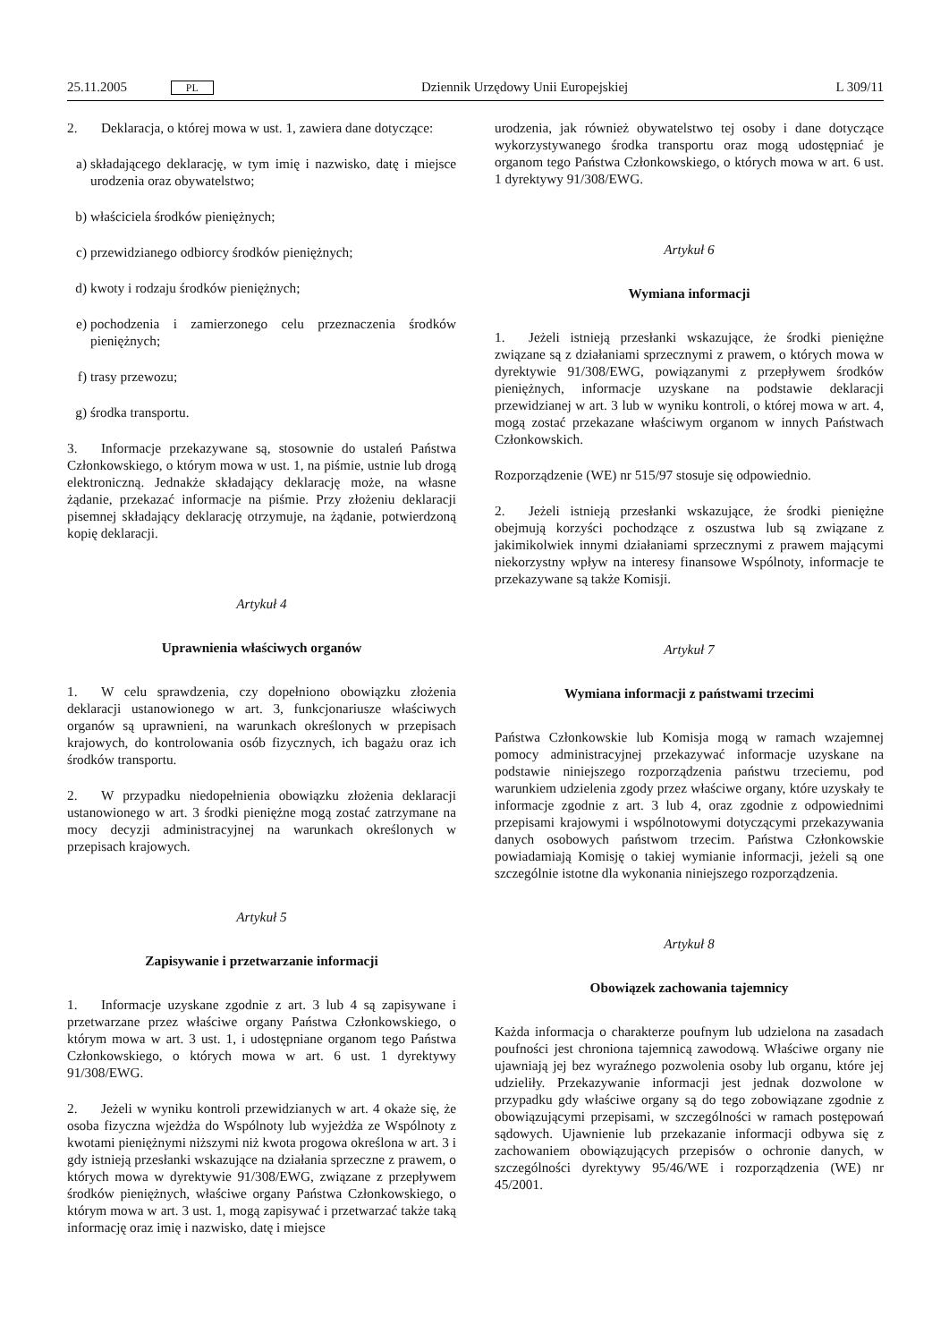25.11.2005 PL Dziennik Urzędowy Unii Europejskiej L 309/11
2. Deklaracja, o której mowa w ust. 1, zawiera dane dotyczące:
a) składającego deklarację, w tym imię i nazwisko, datę i miejsce urodzenia oraz obywatelstwo;
b) właściciela środków pieniężnych;
c) przewidzianego odbiorcy środków pieniężnych;
d) kwoty i rodzaju środków pieniężnych;
e) pochodzenia i zamierzonego celu przeznaczenia środków pieniężnych;
f) trasy przewozu;
g) środka transportu.
3. Informacje przekazywane są, stosownie do ustaleń Państwa Członkowskiego, o którym mowa w ust. 1, na piśmie, ustnie lub drogą elektroniczną. Jednakże składający deklarację może, na własne żądanie, przekazać informacje na piśmie. Przy złożeniu deklaracji pisemnej składający deklarację otrzymuje, na żądanie, potwierdzoną kopię deklaracji.
Artykuł 4
Uprawnienia właściwych organów
1. W celu sprawdzenia, czy dopełniono obowiązku złożenia deklaracji ustanowionego w art. 3, funkcjonariusze właściwych organów są uprawnieni, na warunkach określonych w przepisach krajowych, do kontrolowania osób fizycznych, ich bagażu oraz ich środków transportu.
2. W przypadku niedopełnienia obowiązku złożenia deklaracji ustanowionego w art. 3 środki pieniężne mogą zostać zatrzymane na mocy decyzji administracyjnej na warunkach określonych w przepisach krajowych.
Artykuł 5
Zapisywanie i przetwarzanie informacji
1. Informacje uzyskane zgodnie z art. 3 lub 4 są zapisywane i przetwarzane przez właściwe organy Państwa Członkowskiego, o którym mowa w art. 3 ust. 1, i udostępniane organom tego Państwa Członkowskiego, o których mowa w art. 6 ust. 1 dyrektywy 91/308/EWG.
2. Jeżeli w wyniku kontroli przewidzianych w art. 4 okaże się, że osoba fizyczna wjeżdża do Wspólnoty lub wyjeżdża ze Wspólnoty z kwotami pieniężnymi niższymi niż kwota progowa określona w art. 3 i gdy istnieją przesłanki wskazujące na działania sprzeczne z prawem, o których mowa w dyrektywie 91/308/EWG, związane z przepływem środków pieniężnych, właściwe organy Państwa Członkowskiego, o którym mowa w art. 3 ust. 1, mogą zapisywać i przetwarzać także taką informację oraz imię i nazwisko, datę i miejsce
urodzenia, jak również obywatelstwo tej osoby i dane dotyczące wykorzystywanego środka transportu oraz mogą udostępniać je organom tego Państwa Członkowskiego, o których mowa w art. 6 ust. 1 dyrektywy 91/308/EWG.
Artykuł 6
Wymiana informacji
1. Jeżeli istnieją przesłanki wskazujące, że środki pieniężne związane są z działaniami sprzecznymi z prawem, o których mowa w dyrektywie 91/308/EWG, powiązanymi z przepływem środków pieniężnych, informacje uzyskane na podstawie deklaracji przewidzianej w art. 3 lub w wyniku kontroli, o której mowa w art. 4, mogą zostać przekazane właściwym organom w innych Państwach Członkowskich.
Rozporządzenie (WE) nr 515/97 stosuje się odpowiednio.
2. Jeżeli istnieją przesłanki wskazujące, że środki pieniężne obejmują korzyści pochodzące z oszustwa lub są związane z jakimikolwiek innymi działaniami sprzecznymi z prawem mającymi niekorzystny wpływ na interesy finansowe Wspólnoty, informacje te przekazywane są także Komisji.
Artykuł 7
Wymiana informacji z państwami trzecimi
Państwa Członkowskie lub Komisja mogą w ramach wzajemnej pomocy administracyjnej przekazywać informacje uzyskane na podstawie niniejszego rozporządzenia państwu trzeciemu, pod warunkiem udzielenia zgody przez właściwe organy, które uzyskały te informacje zgodnie z art. 3 lub 4, oraz zgodnie z odpowiednimi przepisami krajowymi i wspólnotowymi dotyczącymi przekazywania danych osobowych państwom trzecim. Państwa Członkowskie powiadamiają Komisję o takiej wymianie informacji, jeżeli są one szczególnie istotne dla wykonania niniejszego rozporządzenia.
Artykuł 8
Obowiązek zachowania tajemnicy
Każda informacja o charakterze poufnym lub udzielona na zasadach poufności jest chroniona tajemnicą zawodową. Właściwe organy nie ujawniają jej bez wyraźnego pozwolenia osoby lub organu, które jej udzieliły. Przekazywanie informacji jest jednak dozwolone w przypadku gdy właściwe organy są do tego zobowiązane zgodnie z obowiązującymi przepisami, w szczególności w ramach postępowań sądowych. Ujawnienie lub przekazanie informacji odbywa się z zachowaniem obowiązujących przepisów o ochronie danych, w szczególności dyrektywy 95/46/WE i rozporządzenia (WE) nr 45/2001.